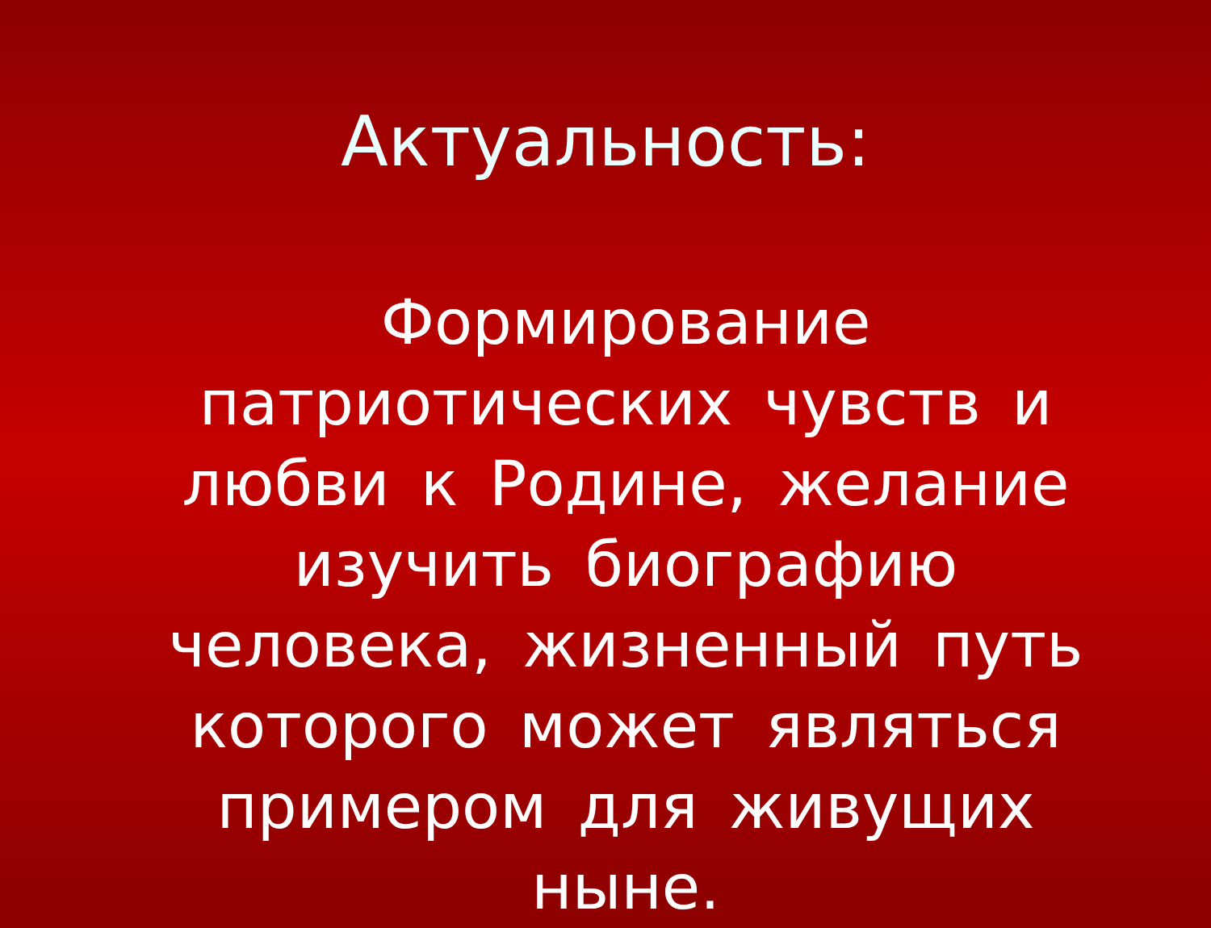Актуальность:
Формирование патриотических чувств и любви к Родине, желание изучить биографию человека, жизненный путь которого может являться примером для живущих ныне.